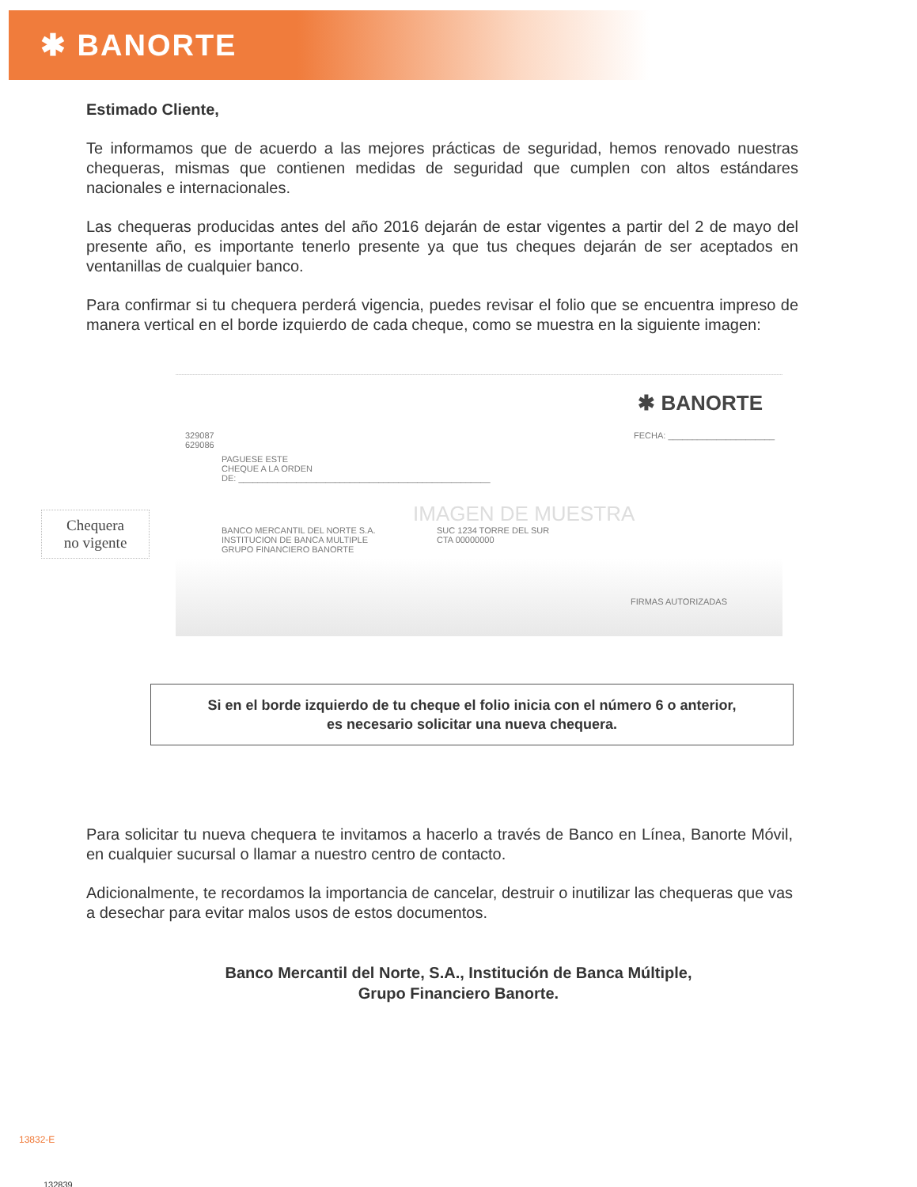✱ BANORTE
Estimado Cliente,
Te informamos que de acuerdo a las mejores prácticas de seguridad, hemos renovado nuestras chequeras, mismas que contienen medidas de seguridad que cumplen con altos estándares nacionales e internacionales.
Las chequeras producidas antes del año 2016 dejarán de estar vigentes a partir del 2 de mayo del presente año, es importante tenerlo presente ya que tus cheques dejarán de ser aceptados en ventanillas de cualquier banco.
Para confirmar si tu chequera perderá vigencia, puedes revisar el folio que se encuentra impreso de manera vertical en el borde izquierdo de cada cheque, como se muestra en la siguiente imagen:
Chequera
no vigente
✱ BANORTE
FECHA: ______________________
329087 629086
PAGUESE ESTE
CHEQUE A LA ORDEN
DE: ____________________________________________________
BANCO MERCANTIL DEL NORTE S.A.
INSTITUCION DE BANCA MULTIPLE
GRUPO FINANCIERO BANORTE
SUC 1234 TORRE DEL SUR
CTA 00000000
IMAGEN DE MUESTRA
FIRMAS AUTORIZADAS
Si en el borde izquierdo de tu cheque el folio inicia con el número 6 o anterior,
es necesario solicitar una nueva chequera.
Para solicitar tu nueva chequera te invitamos a hacerlo a través de Banco en Línea, Banorte Móvil, en cualquier sucursal o llamar a nuestro centro de contacto.
Adicionalmente, te recordamos la importancia de cancelar, destruir o inutilizar las chequeras que vas a desechar para evitar malos usos de estos documentos.
Banco Mercantil del Norte, S.A., Institución de Banca Múltiple,
Grupo Financiero Banorte.
13832-E
132839